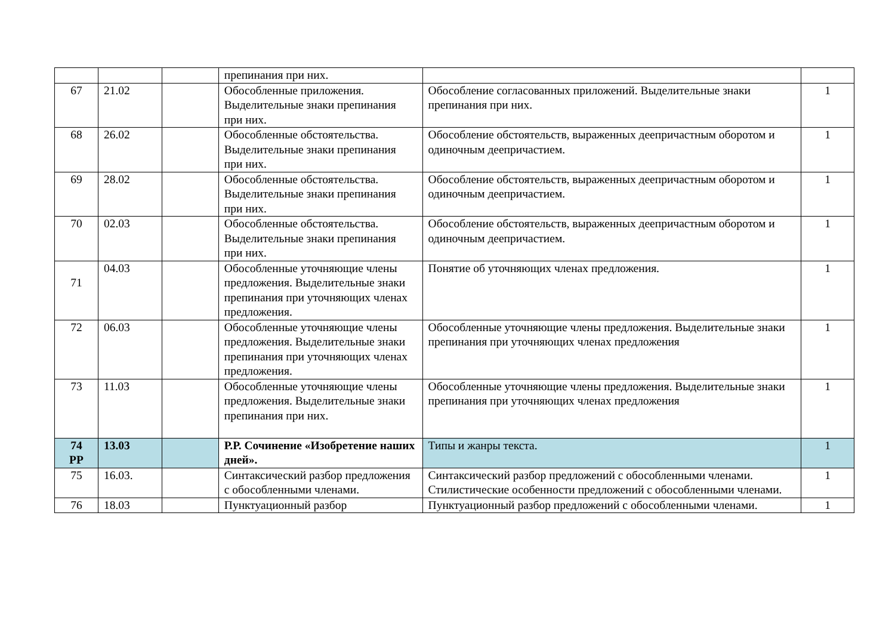| | | | препинания при них. | | |
| 67 | 21.02 | | Обособленные приложения. Выделительные знаки препинания при них. | Обособление согласованных приложений. Выделительные знаки препинания при них. | 1 |
| 68 | 26.02 | | Обособленные обстоятельства. Выделительные знаки препинания при них. | Обособление обстоятельств, выраженных деепричастным оборотом и одиночным деепричастием. | 1 |
| 69 | 28.02 | | Обособленные обстоятельства. Выделительные знаки препинания при них. | Обособление обстоятельств, выраженных деепричастным оборотом и одиночным деепричастием. | 1 |
| 70 | 02.03 | | Обособленные обстоятельства. Выделительные знаки препинания при них. | Обособление обстоятельств, выраженных деепричастным оборотом и одиночным деепричастием. | 1 |
| 71 | 04.03 | | Обособленные уточняющие члены предложения. Выделительные знаки препинания при уточняющих членах предложения. | Понятие об уточняющих членах предложения. | 1 |
| 72 | 06.03 | | Обособленные уточняющие члены предложения. Выделительные знаки препинания при уточняющих членах предложения. | Обособленные уточняющие члены предложения. Выделительные знаки препинания при уточняющих членах предложения | 1 |
| 73 | 11.03 | | Обособленные уточняющие члены предложения. Выделительные знаки препинания при них. | Обособленные уточняющие члены предложения. Выделительные знаки препинания при уточняющих членах предложения | 1 |
| 74 РР | 13.03 | | Р.Р. Сочинение «Изобретение наших дней». | Типы и жанры текста. | 1 |
| 75 | 16.03. | | Синтаксический разбор предложения с обособленными членами. | Синтаксический разбор предложений с обособленными членами. Стилистические особенности предложений с обособленными членами. | 1 |
| 76 | 18.03 | | Пунктуационный разбор | Пунктуационный разбор предложений с обособленными членами. | 1 |